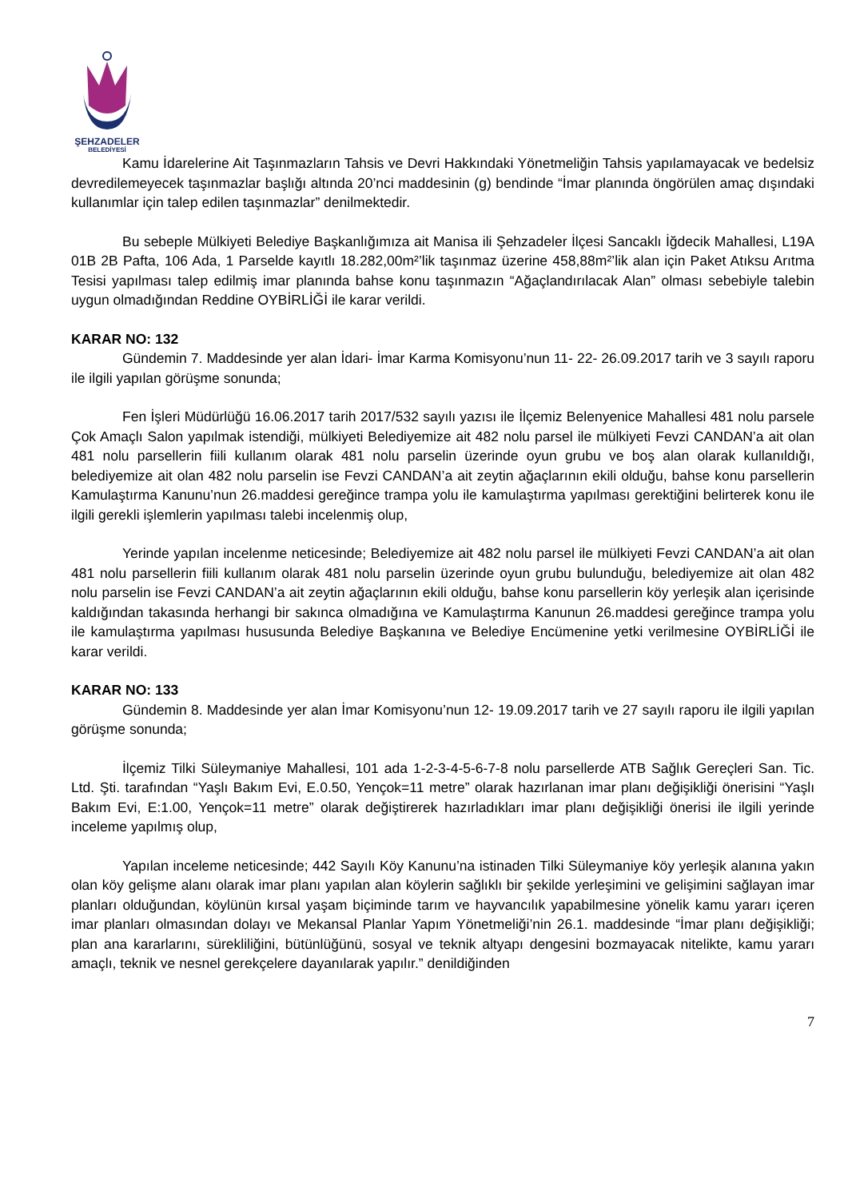ŞEHZADELER
BELEDİYESİ
Kamu İdarelerine Ait Taşınmazların Tahsis ve Devri Hakkındaki Yönetmeliğin Tahsis yapılamayacak ve bedelsiz devredilemeyecek taşınmazlar başlığı altında 20’nci maddesinin (g) bendinde “İmar planında öngörülen amaç dışındaki kullanımlar için talep edilen taşınmazlar” denilmektedir.
Bu sebeple Mülkiyeti Belediye Başkanlığımıza ait Manisa ili Şehzadeler İlçesi Sancaklı İğdecik Mahallesi, L19A 01B 2B Pafta, 106 Ada, 1 Parselde kayıtlı 18.282,00m²’lik taşınmaz üzerine 458,88m²’lik alan için Paket Atıksu Arıtma Tesisi yapılması talep edilmiş imar planında bahse konu taşınmazın “Ağaçlandırılacak Alan” olması sebebiyle talebin uygun olmadığından Reddine OYBİRLİĞİ ile karar verildi.
KARAR NO: 132
Gündemin 7. Maddesinde yer alan İdari- İmar Karma Komisyonu’nun 11- 22- 26.09.2017 tarih ve 3 sayılı raporu ile ilgili yapılan görüşme sonunda;
Fen İşleri Müdürlüğü 16.06.2017 tarih 2017/532 sayılı yazısı ile İlçemiz Belenyenice Mahallesi 481 nolu parsele Çok Amaçlı Salon yapılmak istendiği, mülkiyeti Belediyemize ait 482 nolu parsel ile mülkiyeti Fevzi CANDAN’a ait olan 481 nolu parsellerin fiili kullanım olarak 481 nolu parselin üzerinde oyun grubu ve boş alan olarak kullanıldığı, belediyemize ait olan 482 nolu parselin ise Fevzi CANDAN’a ait zeytin ağaçlarının ekili olduğu, bahse konu parsellerin Kamulaştırma Kanunu’nun 26.maddesi gereğince trampa yolu ile kamulaştırma yapılması gerektiğini belirterek konu ile ilgili gerekli işlemlerin yapılması talebi incelenmiş olup,
Yerinde yapılan incelenme neticesinde; Belediyemize ait 482 nolu parsel ile mülkiyeti Fevzi CANDAN’a ait olan 481 nolu parsellerin fiili kullanım olarak 481 nolu parselin üzerinde oyun grubu bulunduğu, belediyemize ait olan 482 nolu parselin ise Fevzi CANDAN’a ait zeytin ağaçlarının ekili olduğu, bahse konu parsellerin köy yerleşik alan içerisinde kaldığından takasında herhangi bir sakınca olmadığına ve Kamulaştırma Kanunun 26.maddesi gereğince trampa yolu ile kamulaştırma yapılması hususunda Belediye Başkanına ve Belediye Encümenine yetki verilmesine OYBİRLİĞİ ile karar verildi.
KARAR NO: 133
Gündemin 8. Maddesinde yer alan İmar Komisyonu’nun 12- 19.09.2017 tarih ve 27 sayılı raporu ile ilgili yapılan görüşme sonunda;
İlçemiz Tilki Süleymaniye Mahallesi, 101 ada 1-2-3-4-5-6-7-8 nolu parsellerde ATB Sağlık Gereçleri San. Tic. Ltd. Şti. tarafından “Yaşlı Bakım Evi, E.0.50, Yençok=11 metre” olarak hazırlanan imar planı değişikliği önerisini “Yaşlı Bakım Evi, E:1.00, Yençok=11 metre” olarak değiştirerek hazırladıkları imar planı değişikliği önerisi ile ilgili yerinde inceleme yapılmış olup,
Yapılan inceleme neticesinde; 442 Sayılı Köy Kanunu’na istinaden Tilki Süleymaniye köy yerleşik alanına yakın olan köy gelişme alanı olarak imar planı yapılan alan köylerin sağlıklı bir şekilde yerleşimini ve gelişimini sağlayan imar planları olduğundan, köylünün kırsal yaşam biçiminde tarım ve hayvancılık yapabilmesine yönelik kamu yararı içeren imar planları olmasından dolayı ve Mekansal Planlar Yapım Yönetmeliği’nin 26.1. maddesinde “İmar planı değişikliği; plan ana kararlarını, sürekliliğini, bütünlüğünü, sosyal ve teknik altyapı dengesini bozmayacak nitelikte, kamu yararı amaçlı, teknik ve nesnel gerekçelere dayanılarak yapılır.” denildiğinden
7